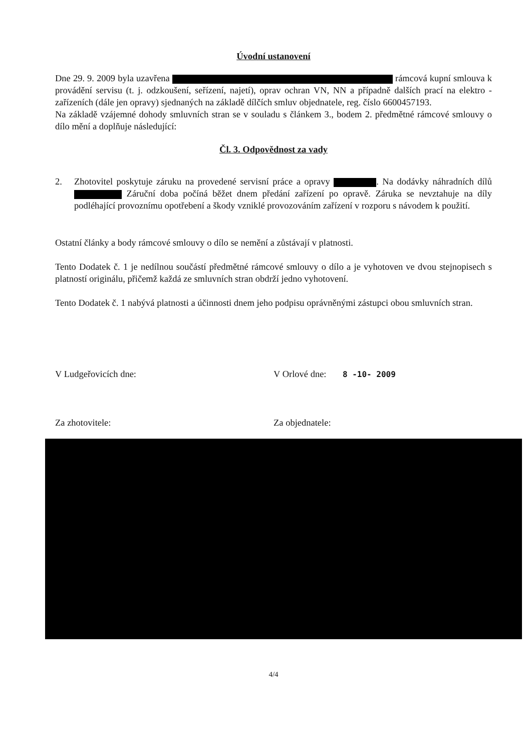Úvodní ustanovení
Dne 29. 9. 2009 byla uzavřena rámcová kupní smlouva k provádění servisu (t. j. odzkoušení, seřízení, najetí), oprav ochran VN, NN a případně dalších prací na elektro - zařízeních (dále jen opravy) sjednaných na základě dílčích smluv objednatele, reg. číslo 6600457193.
Na základě vzájemné dohody smluvních stran se v souladu s článkem 3., bodem 2. předmětné rámcové smlouvy o dílo mění a doplňuje následující:
Čl. 3. Odpovědnost za vady
2. Zhotovitel poskytuje záruku na provedené servisní práce a opravy . Na dodávky náhradních dílů Záruční doba počíná běžet dnem předání zařízení po opravě. Záruka se nevztahuje na díly podléhající provoznímu opotřebení a škody vzniklé provozováním zařízení v rozporu s návodem k použití.
Ostatní články a body rámcové smlouvy o dílo se nemění a zůstávají v platnosti.
Tento Dodatek č. 1 je nedílnou součástí předmětné rámcové smlouvy o dílo a je vyhotoven ve dvou stejnopisech s platností originálu, přičemž každá ze smluvních stran obdrží jedno vyhotovení.
Tento Dodatek č. 1 nabývá platnosti a účinnosti dnem jeho podpisu oprávněnými zástupci obou smluvních stran.
V Ludgeřovicích dne: V Orlové dne: 8 -10- 2009
Za zhotovitele: Za objednatele:
4/4